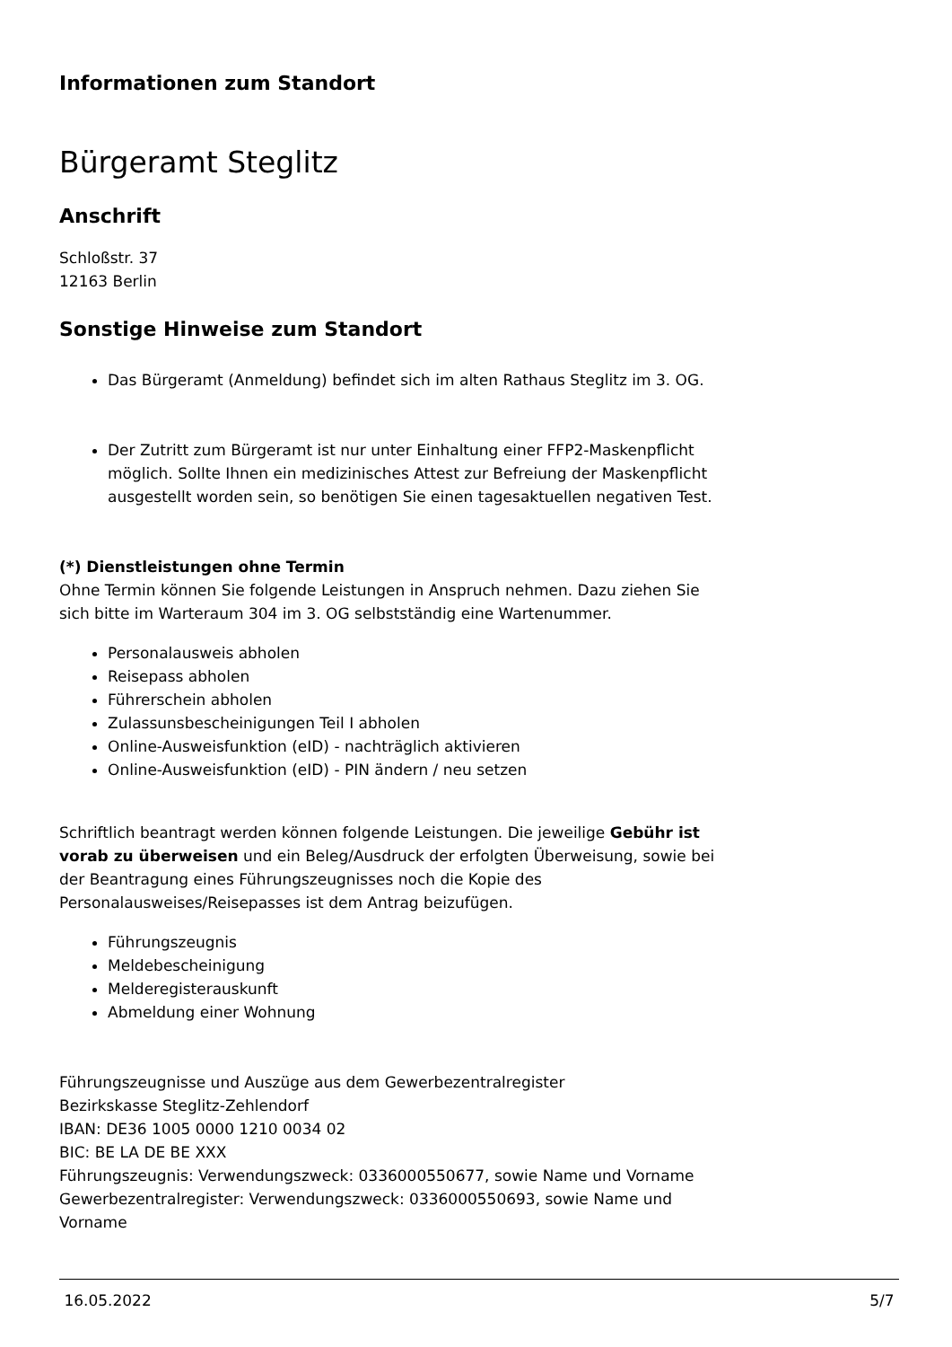Informationen zum Standort
Bürgeramt Steglitz
Anschrift
Schloßstr. 37
12163 Berlin
Sonstige Hinweise zum Standort
Das Bürgeramt (Anmeldung) befindet sich im alten Rathaus Steglitz im 3. OG.
Der Zutritt zum Bürgeramt ist nur unter Einhaltung einer FFP2-Maskenpflicht möglich. Sollte Ihnen ein medizinisches Attest zur Befreiung der Maskenpflicht ausgestellt worden sein, so benötigen Sie einen tagesaktuellen negativen Test.
(*) Dienstleistungen ohne Termin
Ohne Termin können Sie folgende Leistungen in Anspruch nehmen. Dazu ziehen Sie sich bitte im Warteraum 304 im 3. OG selbstständig eine Wartenummer.
Personalausweis abholen
Reisepass abholen
Führerschein abholen
Zulassunsbescheinigungen Teil I abholen
Online-Ausweisfunktion (eID) - nachträglich aktivieren
Online-Ausweisfunktion (eID) - PIN ändern / neu setzen
Schriftlich beantragt werden können folgende Leistungen. Die jeweilige Gebühr ist vorab zu überweisen und ein Beleg/Ausdruck der erfolgten Überweisung, sowie bei der Beantragung eines Führungszeugnisses noch die Kopie des Personalausweises/Reisepasses ist dem Antrag beizufügen.
Führungszeugnis
Meldebescheinigung
Melderegisterauskunft
Abmeldung einer Wohnung
Führungszeugnisse und Auszüge aus dem Gewerbezentralregister
Bezirkskasse Steglitz-Zehlendorf
IBAN: DE36 1005 0000 1210 0034 02
BIC: BE LA DE BE XXX
Führungszeugnis: Verwendungszweck: 0336000550677, sowie Name und Vorname
Gewerbezentralregister: Verwendungszweck: 0336000550693, sowie Name und Vorname
16.05.2022 5/7